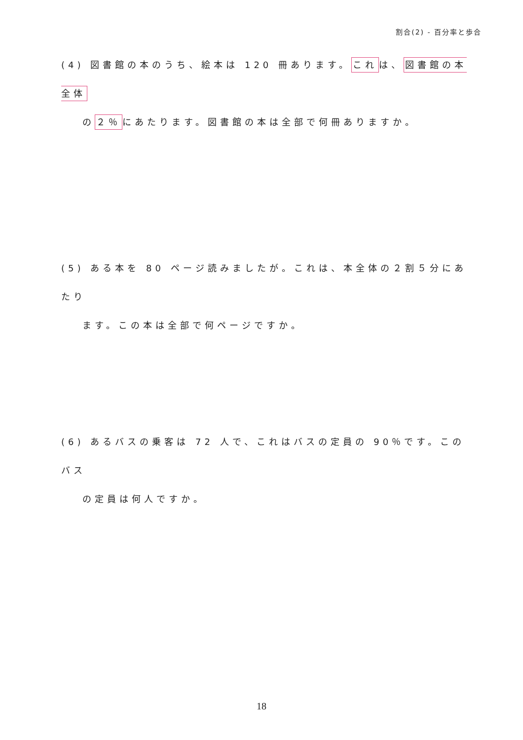割合(2) - 百分率と歩合
(4) 図書館の本のうち、絵本は 120 冊あります。これは、図書館の本全体
の２％にあたります。図書館の本は全部で何冊ありますか。
(5) ある本を 80 ページ読みましたが。これは、本全体の２割５分にあたり
ます。この本は全部で何ページですか。
(6) あるバスの乗客は 72 人で、これはバスの定員の 90％です。このバス
の定員は何人ですか。
18